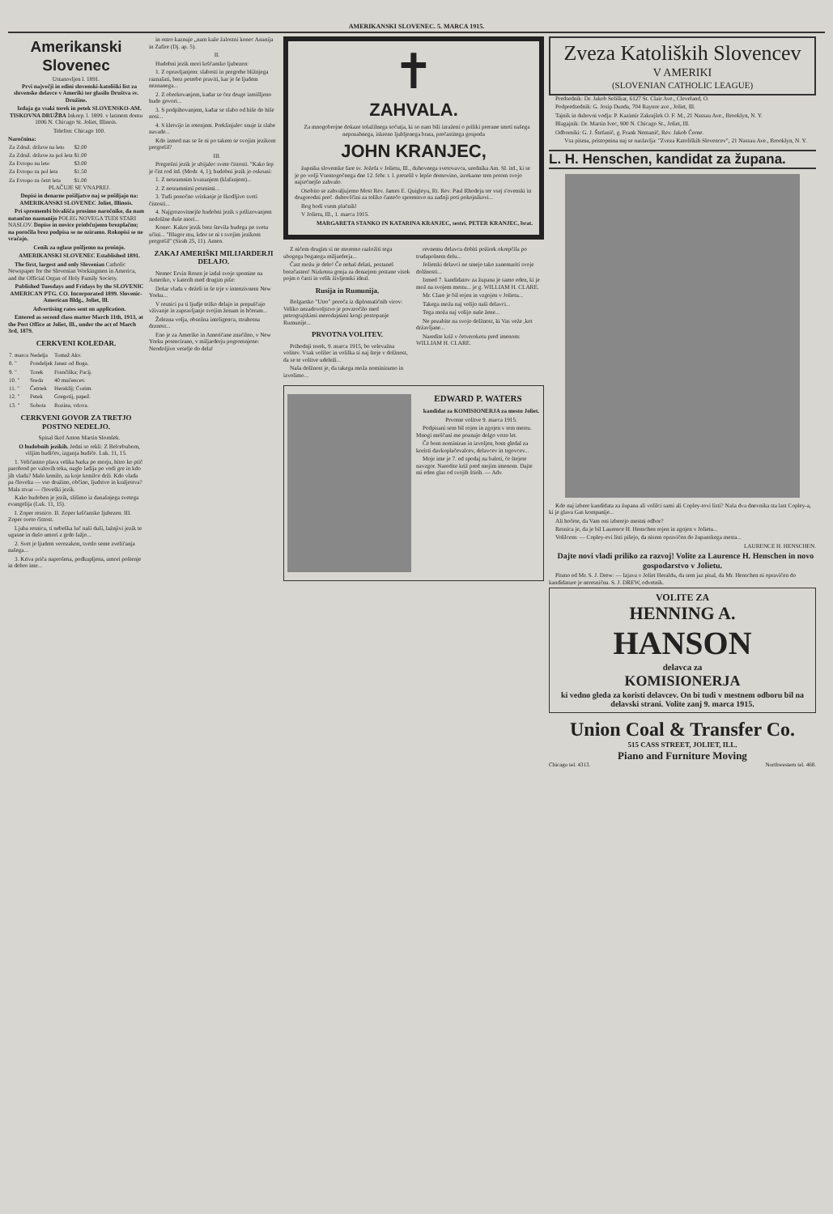AMERIKANSKI SLOVENEC. 5. MARCA 1915.
Amerikanski Slovenec
Ustanovljen l. 1891.
Prvi največji in edini slovenski-katoliški list za slovenske delavce v Ameriki ter glasilo Društva sv. Družine.
Izdaja ga vsaki torek in petek SLOVENSKO-AM. TISKOVNA DRUŽBA Inkorp. l. 1899. v lastnem domu 1006 N. Chicago St. Joliet, Illinois.
Telefon: Chicago 100.
Naročnina:
| Za Združ. države na leto | $2.00 |
| Za Združ. države za pol leta | $1.00 |
| Za Evropo na leto | $3.00 |
| Za Evropo za pol leta | $1.50 |
| Za Evropo za četrt leta | $1.00 |
PLAČUJE SE VNAPREJ.
Dopisi in denarne pošiljatve naj se pošiljajo na: AMERIKANSKI SLOVENEC Joliet, Illinois.
Pri spremembi bivališča prosimo naročnike, da nam natančno naznanijo POLEG NOVEGA TUDI STARI NASLOV. Dopise in novice priobčujemo brezplačno; na poročila brez podpisa se ne oziramo. Rokopisi se ne vračajo.
Cenik za oglase pošljemo na prošnjo.
AMERIKANSKI SLOVENEC Established 1891.
The first, largest and only Slovenian Catholic Newspaper for the Slovenian Workingmen in America, and the Official Organ of Holy Family Society.
Published Tuesdays and Fridays by the SLOVENIC AMERICAN PTG. CO. Incorporated 1899. Slovenic-American Bldg., Joliet, Ill.
Advertising rates sent on application.
Entered as second class matter March 11th, 1913, at the Post Office at Joliet, Ill., under the act of March 3rd, 1879.
CERKVENI KOLEDAR.
| 7. marca | Nedelja | Tomaž Akv. |
| 8. " | Pondeljek | Janez od Boga. |
| 9. " | Torek | Frančiška; Pacij. |
| 10. " | Sreda | 40 mučencev. |
| 11. " | Četrtek | Heraklij; Cozim. |
| 12. " | Petek | Gregotij, papež. |
| 13. " | Sobota | Rozina, vdova. |
CERKVENI GOVOR ZA TRETJO POSTNO NEDELJO.
Spisal škof Anton Martin Slomšek.
O hudobnih jezikih. Jedni so rekli: Z Belcebubom, višjim hudičev, izganja hudiče. Luk. 11, 15.
1. Veličastno plava velika barka po morju, hitro ko ptič parobrod po valovih teka, naglo ladija po vodi gre in kdo jih vlada? Malo krmilo, za koje krmilce drži. Kdo vlada pa človeka — vso družino, občino, ljudstvo in kraljestva? Mala stvar — človeški jezik.
Kako hudoben je jezik, slišimo iz današnjega svetega evangelija (Luk. 11, 15).
I. Zoper resnico. II. Zoper krščansko ljubezen. III. Zoper sveto čistost.
Ljuba resnica, ti nebeška luč naši duši, lažnjivi jezik te ugasne in dušo umori z grdo lažjo...
2. Svet je ljudem verozakon, svetlo seme zveličanja našega...
3. Kriva priča naprošena, podkupljena, umori poštenje in dobro ime...
in ostro kaznuje „nam kaže žalostni konec Ananija in Zafire (Dj. ap. 5).
II.
Hudobni jezik mori krščansko ljubezen:
1. Z opravljanjem: slabosti in pregrehe bližnjega raznašati, brez potrebe praviti, kar je še ljudem neznanega...
2. Z obrekovanjem, kadar se čez druge izmišljeno hudo govori...
3. S podpihovanjem, kadar se slabo od hiše do hiše nosi...
4. S kletvijo in rotenjem. Preklinjalec snuje iz slabe navade...
Kdo izmed nas se še ni po takem se svojim jezikom pregrešil?
III.
Pregrešni jezik je ubijalec svete čistosti. "Kako lep je čist rod itd. (Modr. 4, 1); hudobni jezik jo oskruni:
1. Z nesramnim kvasanjem (klafanjem)...
2. Z nesramnimi pesmimi...
3. Tudi ponočno vriskanje je škodljivo sveti čistosti...
4. Najgrozovitnejše hudobni jezik s prilizovanjem nedolžne duše mori...
Konec. Kakor jezik brez števila hudega po svetu učini... "Blagor mu, kdor se ni s svojim jezikom pregrešil" (Sirah 25, 11). Amen.
ZAKAJ AMERIŠKI MILIJARDERJI DELAJO.
Nemec Ervin Rosen je izdal svoje spomine na Ameriko, v katerih med drugim piše:
Dolar vlada v deželi in še trje v intenzivnem New Yorku...
V resnici pa ti ljudje težko delajo in prepuščajo vživanje in zapravljanje svojim ženam in hčeram...
Železna volja, obsežna inteligenca, strahotna drznost...
Eno je za Ameriko in Američane značilno, v New Yorku potencirano, v miljarderju pogromnjeno: Neodoljivo veselje do dela!
✝
ZAHVALA.
Za mnogobrojne dokaze tolažilnega sočutja, ki so nam bili izraženi o priliki prerane smrti našega nepozabnega, iskreno ljubljenega brata, prečastitega gospoda
JOHN KRANJEC,
župnika slovenske fare sv. Jožefa v Jolietu, Ill., duhovnega svetovavca, urednika Am. Sl. itd., ki se je po volji Vsemogočnega dne 12. febr. t. l. preselil v lepšo domovino, izrekamo tem potom svojo najsrčnejšo zahvalo.
Osobito se zahvaljujemo Most Rev. James E. Quigleyu, Rt. Rev. Paul Rhodeju ter vsej s'ovenski in drugorodni preč. duhovščini za toliko častečo spremstvo na zadnji poti pokojnikovi...
Bog bodi vsem plačnik!
V Jolietu, Ill., 1. marca 1915.
MARGARETA STANKO IN KATARINA KRANJEC, sestri. PETER KRANJEC, brat.
Z ničem drugim si ne moremo razložiti tega ubogega bogatega miljarderja...
Čast možu je delo! Če nehaš delati, postaneš brezčasten! Nizkotna gonja za denarjem postane visok pojm o časti in velik življenski ideal.
Rusija in Rumunija.
Bolgarsko "Utro" poroča iz diplomatičnih virov: Veliko nezadovoljstvo je povzročilo med petrograjskimi merodajnimi krogi postopanje Rumunije...
PRVOTNA VOLITEV.
Prihodnji torek, 9. marca 1915, bo velevažna volitev. Vsak volilec in volilka si naj šteje v dolžnost, da se te volitve udeleži...
Naša dolžnost je, da takega moža nominiramo in izvolimo...
revnemu delavcu dobiti požirek okrepčila po trudapolnem delu...
Jolietski delavci ne smejo tako zanemariti svoje dolžnosti...
Izmed 7. kandidatov za župana je samo eden, ki je mož na svojem mestu... je g. WILLIAM H. CLARE.
Mr. Clare je bil rojen in vzgojen v Jolietu...
Takega moža naj volijo naši delavci...
Tega moža naj volijo naše žene...
Ne pozabite na svojo dolžnost, ki Vas veže ,kot državljane...
Naredite križ v četverokotu pred imenom: WILLIAM H. CLARE.
EDWARD P. WATERS
kandidat za KOMISIONERJA za mesto Joliet.
Prvotne volitve 9. marca 1915.
Podpisani sem bil rojen in zgojen v tem mestu. Mnogi meščani me poznajo dolgo vrsto let.
Če bom nominiran in izvoljen, bom gledal za koristi davkoplačevalcev, delavcev in trgovcev...
Moje ime je 7. od spodaj na baloti, če štejete navzgor. Naredite križ pred mojim imenom. Dajte mi eden glas od svojih štirih. — Adv.
Zveza Katoliških Slovencev
V AMERIKI
(SLOVENIAN CATHOLIC LEAGUE)
Predsednik: Dr. Jakob Seliškar, 6127 St. Clair Ave., Cleveland, O.
Podpredsednik: G. Josip Dunda, 704 Raynor ave., Joliet, Ill.
Tajnik in duhovni vodja: P. Kazimir Zakrajšek O. F. M., 21 Nassau Ave., Brooklyn, N. Y.
Blagajnik: Dr. Martin Ivec, 900 N. Chicago St., Joliet, Ill.
Odborniki: G. J. Štefanič, g. Frank Nemanič, Rev. Jakob Černe.
Vsa pisma, pristopnina naj se naslavlja: "Zveza Katoliških Slovencev", 21 Nassau Ave., Brooklyn, N. Y.
L. H. Henschen, kandidat za župana.
Kdo naj izbere kandidata za župana ali volilci sami ali Copley-tovi listi? Naša dva dnevnika sta last Copley-a, ki je glava Gas kompanije...
Ali hočete, da Vam oni izberejo mestni odbor?
Resnica je, da je bil Laurence H. Henschen rojen in zgojen v Jolietu...
Volilcem: — Copley-evi listi pišejo, da nisem opravičen do županskega mesta...
LAURENCE H. HENSCHEN.
Dajte novi vladi priliko za razvoj! Volite za Laurence H. Henschen in novo gospodarstvo v Jolietu.
Pismo od Mr. S. J. Drew: — Izjava v Joliet Heraldu, da sem jaz pisal, da Mr. Henschen ni opravičen do kandidature je neresnična. S. J. DREW, odvetnik.
VOLITE ZA
HENNING A.
HANSON
delavca za
KOMISIONERJA
ki vedno gleda za koristi delavcev. On bi tudi v mestnem odboru bil na delavski strani. Volite zanj 9. marca 1915.
Union Coal & Transfer Co.
515 CASS STREET, JOLIET, ILL.
Piano and Furniture Moving
Chicago tel. 4313. Northwestern tel. 468.